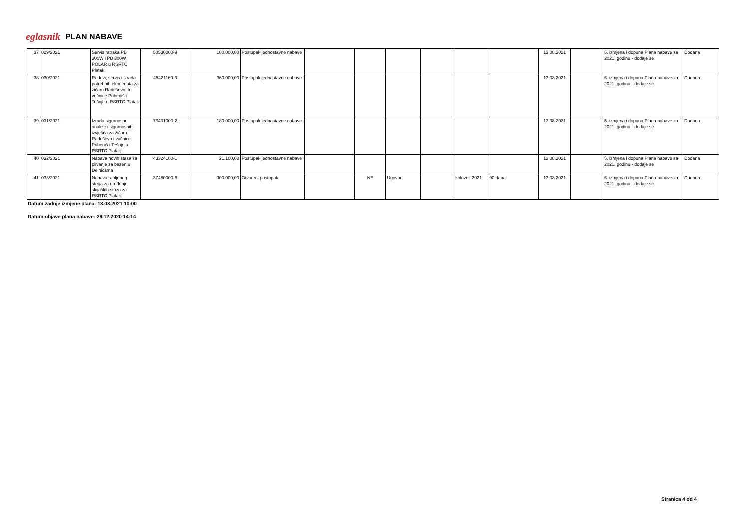eglasnik PLAN NABAVE
| 37 | 029/2021 | Servis ratraka PB 300W i PB 300W POLAR u RSRTC Platak | 50530000-9 | 180.000,00 | Postupak jednostavne nabave | | | | | | | 13.08.2021 | | 5. izmjena i dopuna Plana nabave za 2021. godinu - dodaje se | Dodana |
| 38 | 030/2021 | Radovi, servis i izrada potrebnih elemenata za žičaru Radeševo, te vučnice Pribeniš i Tešnje u RSRTC Platak | 45421160-3 | 360.000,00 | Postupak jednostavne nabave | | | | | | | 13.08.2021 | | 5. izmjena i dopuna Plana nabave za 2021. godinu - dodaje se | Dodana |
| 39 | 031/2021 | Izrada sigurnosne analize i sigurnosnih izvješća za žičaru Radeševo i vučnice Pribeniš i Tešnje u RSRTC Platak | 73431000-2 | 180.000,00 | Postupak jednostavne nabave | | | | | | | 13.08.2021 | | 5. izmjena i dopuna Plana nabave za 2021. godinu - dodaje se | Dodana |
| 40 | 032/2021 | Nabava novih staza za plivanje za bazen u Delnicama | 43324100-1 | 21.100,00 | Postupak jednostavne nabave | | | | | | | 13.08.2021 | | 5. izmjena i dopuna Plana nabave za 2021. godinu - dodaje se | Dodana |
| 41 | 033/2021 | Nabava rabljenog stroja za uređenje skijaških staza za RSRTC Platak | 37480000-6 | 900.000,00 | Otvoreni postupak | | NE | Ugovor | | kolovoz 2021. | 90 dana | 13.08.2021 | | 5. izmjena i dopuna Plana nabave za 2021. godinu - dodaje se | Dodana |
Datum zadnje izmjene plana: 13.08.2021 10:00
Datum objave plana nabave: 29.12.2020 14:14
Stranica 4 od 4